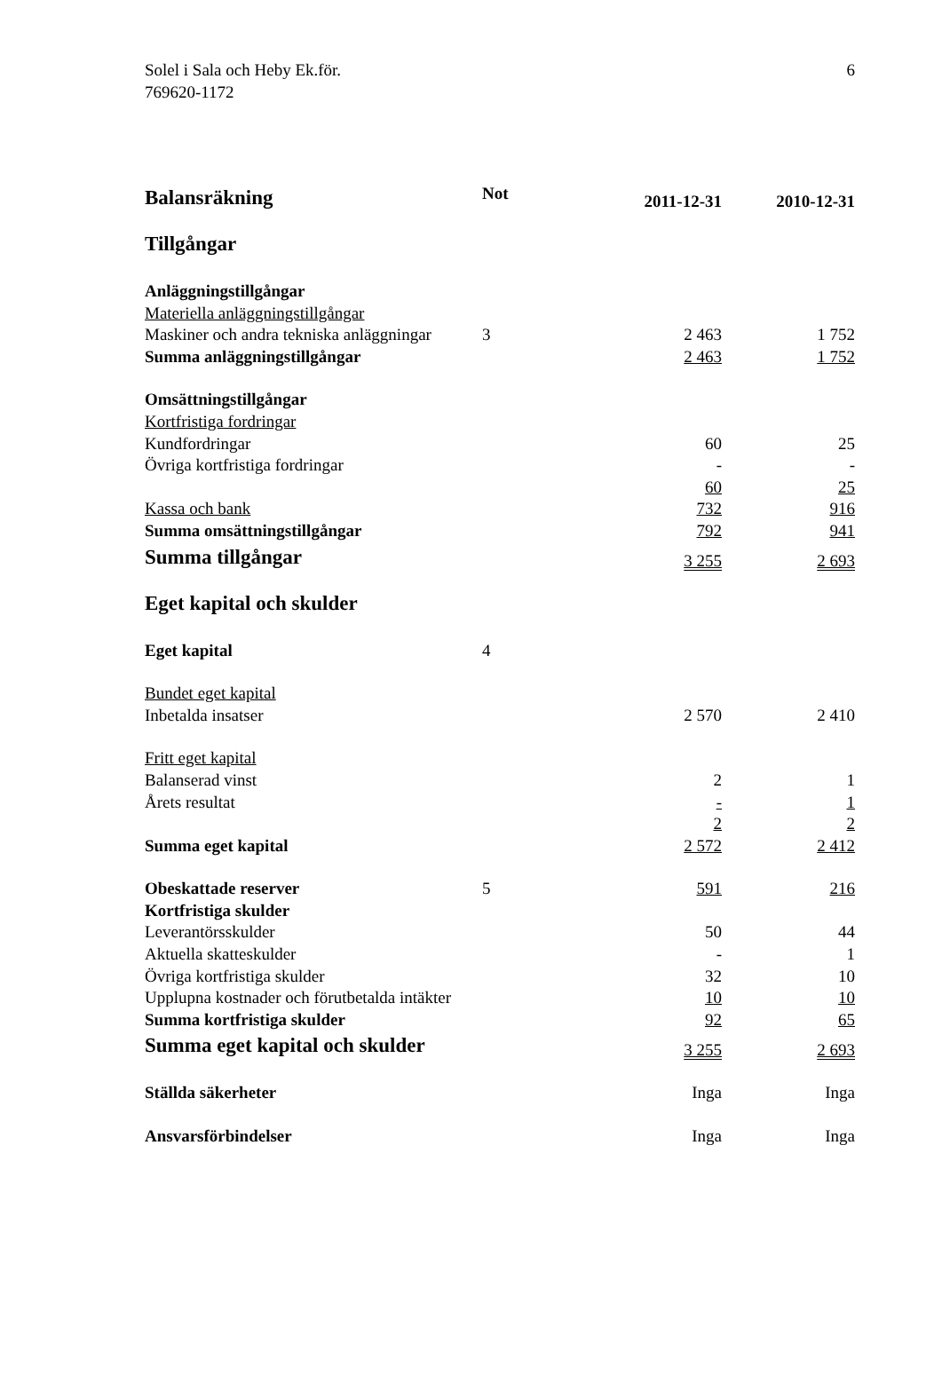Solel i Sala och Heby Ek.för.
769620-1172
6
| Balansräkning | Not | 2011-12-31 | 2010-12-31 |
| Tillgångar | | | |
| Anläggningstillgångar | | | |
| Materiella anläggningstillgångar | | | |
| Maskiner och andra tekniska anläggningar | 3 | 2 463 | 1 752 |
| Summa anläggningstillgångar | | 2 463 | 1 752 |
| Omsättningstillgångar | | | |
| Kortfristiga fordringar | | | |
| Kundfordringar | | 60 | 25 |
| Övriga kortfristiga fordringar | | - | - |
| | | 60 | 25 |
| Kassa och bank | | 732 | 916 |
| Summa omsättningstillgångar | | 792 | 941 |
| Summa tillgångar | | 3 255 | 2 693 |
| Eget kapital och skulder | | | |
| Eget kapital | 4 | | |
| Bundet eget kapital | | | |
| Inbetalda insatser | | 2 570 | 2 410 |
| Fritt eget kapital | | | |
| Balanserad vinst | | 2 | 1 |
| Årets resultat | | - | 1 |
| | | 2 | 2 |
| Summa eget kapital | | 2 572 | 2 412 |
| Obeskattade reserver | 5 | 591 | 216 |
| Kortfristiga skulder | | | |
| Leverantörsskulder | | 50 | 44 |
| Aktuella skatteskulder | | - | 1 |
| Övriga kortfristiga skulder | | 32 | 10 |
| Upplupna kostnader och förutbetalda intäkter | | 10 | 10 |
| Summa kortfristiga skulder | | 92 | 65 |
| Summa eget kapital och skulder | | 3 255 | 2 693 |
| Ställda säkerheter | | Inga | Inga |
| Ansvarsförbindelser | | Inga | Inga |